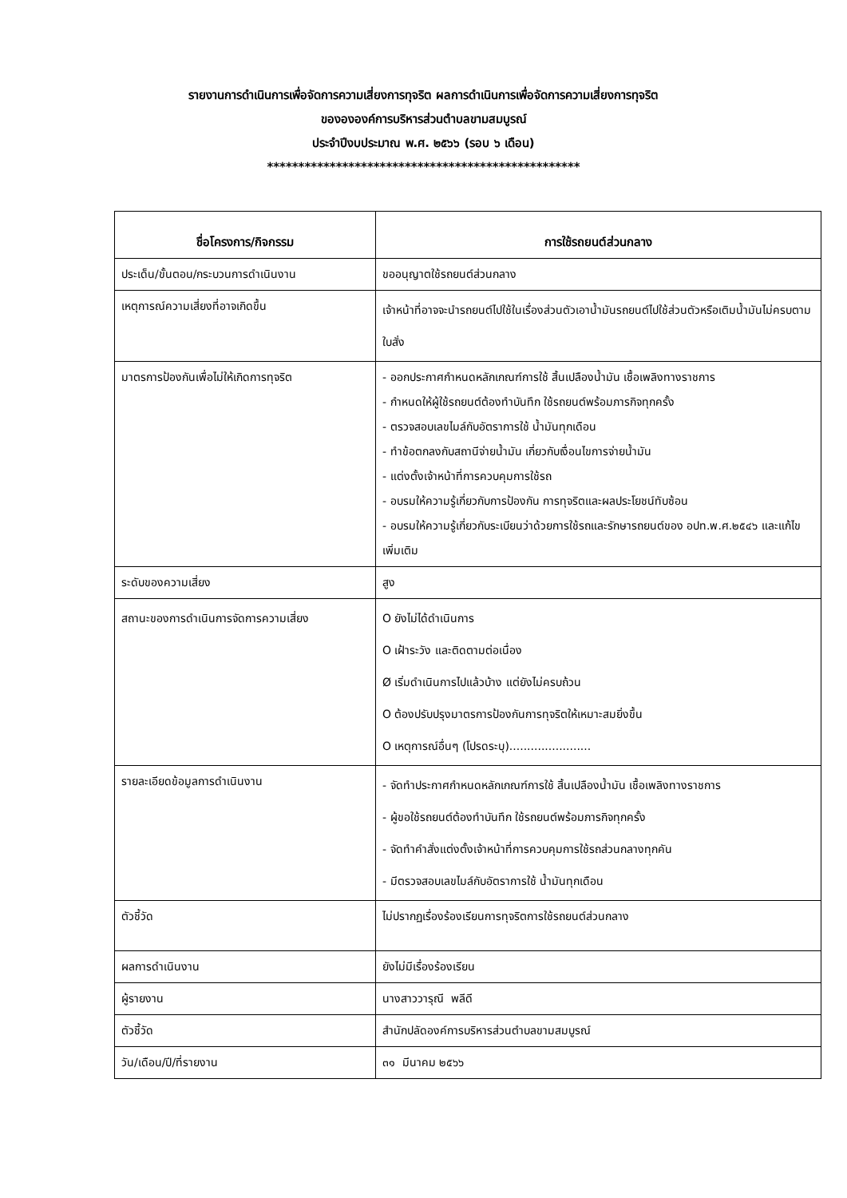รายงานการดำเนินการเพื่อจัดการความเสี่ยงการทุจริต ผลการดำเนินการเพื่อจัดการความเสี่ยงการทุจริต
ของององค์การบริหารส่วนตำบลขามสมบูรณ์
ประจำปีงบประมาณ พ.ศ. ๒๕๖๖ (รอบ ๖ เดือน)
**************************************************
| ชื่อโครงการ/กิจกรรม | การใช้รถยนต์ส่วนกลาง |
| --- | --- |
| ประเด็น/ขั้นตอน/กระบวนการดำเนินงาน | ขออนุญาตใช้รถยนต์ส่วนกลาง |
| เหตุการณ์ความเสี่ยงที่อาจเกิดขึ้น | เจ้าหน้าที่อาจจะนำรถยนต์ไปใช้ในเรื่องส่วนตัวเอาน้ำมันรถยนต์ไปใช้ส่วนตัวหรือเติมน้ำมันไม่ครบตามใบสั่ง |
| มาตรการป้องกันเพื่อไม่ให้เกิดการทุจริต | - ออกประกาศกำหนดหลักเกณฑ์การใช้ สิ้นเปลืองน้ำมัน เชื้อเพลิงทางราชการ - กำหนดให้ผู้ใช้รถยนต์ต้องทำบันทึก ใช้รถยนต์พร้อมภารกิจทุกครั้ง - ตรวจสอบเลขไมล์กับอัตราการใช้ น้ำมันทุกเดือน - ทำข้อตกลงกับสถานีจ่ายน้ำมัน เกี่ยวกับเงื่อนไขการจ่ายน้ำมัน - แต่งตั้งเจ้าหน้าที่การควบคุมการใช้รถ - อบรมให้ความรู้เกี่ยวกับการป้องกัน การทุจริตและผลประโยชน์ทับซ้อน - อบรมให้ความรู้เกี่ยวกับระเบียนว่าด้วยการใช้รถและรักษารถยนต์ของ อปท.พ.ศ.๒๕๔๖ และแก้ไขเพิ่มเติม |
| ระดับของความเสี่ยง | สูง |
| สถานะของการดำเนินการจัดการความเสี่ยง | O ยังไม่ได้ดำเนินการ O เฝ้าระวัง และติดตามต่อเนื่อง Ø เริ่มดำเนินการไปแล้วบ้าง แต่ยังไม่ครบถ้วน O ต้องปรับปรุงมาตรการป้องกันการทุจริตให้เหมาะสมยิ่งขึ้น O เหตุการณ์อื่นๆ (โปรดระบุ)....................... |
| รายละเอียดข้อมูลการดำเนินงาน | - จัดทำประกาศกำหนดหลักเกณฑ์การใช้ สิ้นเปลืองน้ำมัน เชื้อเพลิงทางราชการ - ผู้ขอใช้รถยนต์ต้องทำบันทึก ใช้รถยนต์พร้อมภารกิจทุกครั้ง - จัดทำคำสั่งแต่งตั้งเจ้าหน้าที่การควบคุมการใช้รถส่วนกลางทุกคัน - มีตรวจสอบเลขไมล์กับอัตราการใช้ น้ำมันทุกเดือน |
| ตัวชี้วัด | ไม่ปรากฏเรื่องร้องเรียนการทุจริตการใช้รถยนต์ส่วนกลาง |
| ผลการดำเนินงาน | ยังไม่มีเรื่องร้องเรียน |
| ผู้รายงาน | นางสาววารุณี พลีดี |
| ตัวชี้วัด | สำนักปลัดองค์การบริหารส่วนตำบลขามสมบูรณ์ |
| วัน/เดือน/ปี/ที่รายงาน | ๓๑ มีนาคม ๒๕๖๖ |